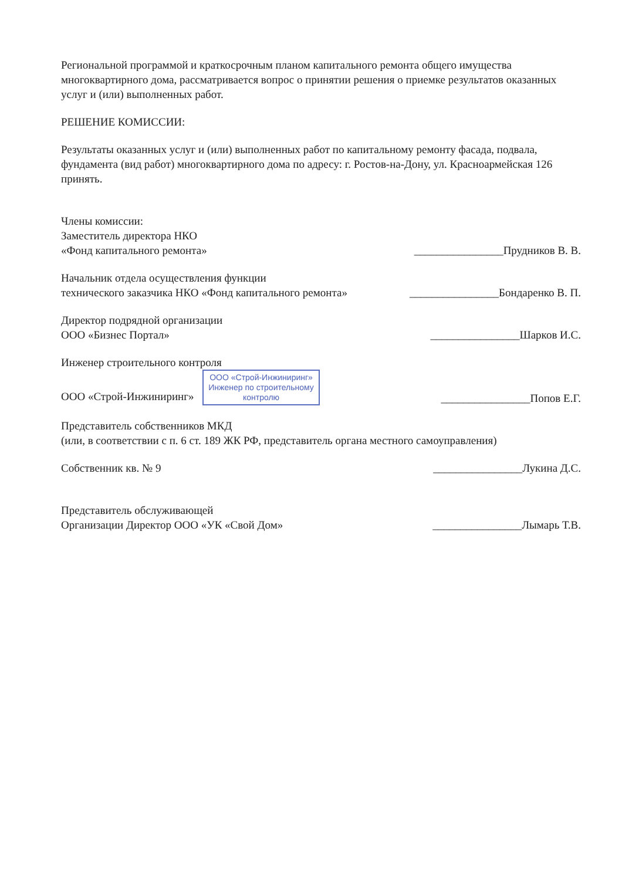Региональной программой и краткосрочным планом капитального ремонта общего имущества многоквартирного дома, рассматривается вопрос о принятии решения о приемке результатов оказанных услуг и (или) выполненных работ.
РЕШЕНИЕ КОМИССИИ:
Результаты оказанных услуг и (или) выполненных работ по капитальному ремонту фасада, подвала, фундамента (вид работ) многоквартирного дома по адресу: г. Ростов-на-Дону, ул. Красноармейская 126 принять.
Члены комиссии:
Заместитель директора НКО
«Фонд капитального ремонта»
________________Прудников В. В.
Начальник отдела осуществления функции
технического заказчика НКО «Фонд капитального ремонта»
________________Бондаренко В. П.
Директор подрядной организации
ООО «Бизнес Портал»
________________Шарков И.С.
Инженер строительного контроля
ООО «Строй-Инжиниринг» ООО «Строй-Инжиниринг»
Инженер по строительному
контролю
________________Попов Е.Г.
Представитель собственников МКД
(или, в соответствии с п. 6 ст. 189 ЖК РФ, представитель органа местного самоуправления)
Собственник кв. № 9
________________Лукина Д.С.
Представитель обслуживающей
Организации Директор ООО «УК «Свой Дом»
________________Лымарь Т.В.